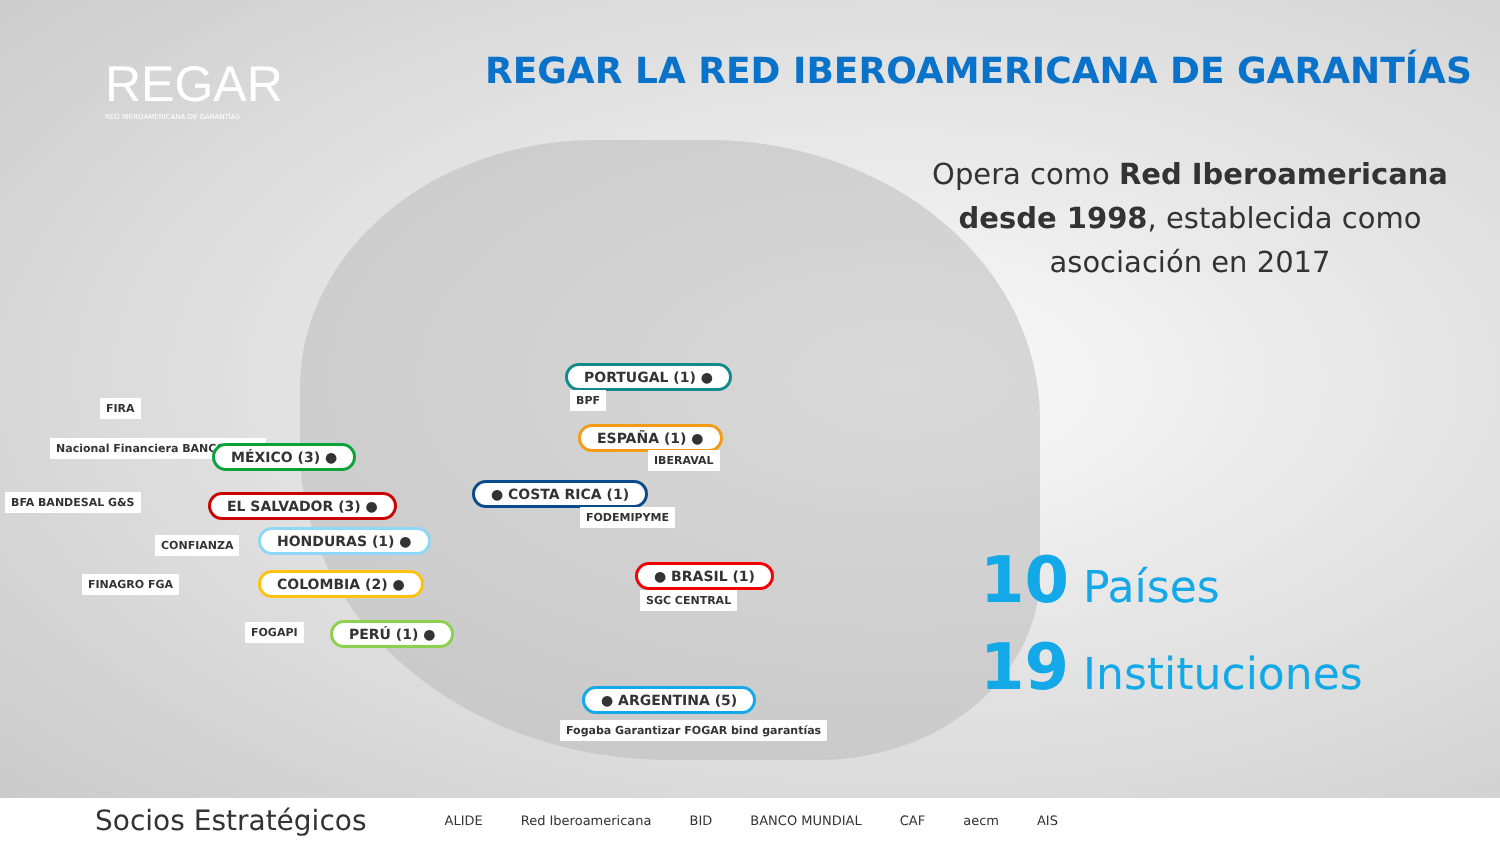REGAR
RED IBEROAMERICANA DE GARANTÍAS
REGAR LA RED IBEROAMERICANA DE GARANTÍAS
Opera como Red Iberoamericana desde 1998, establecida como asociación en 2017
10 Países
19 Instituciones
PORTUGAL (1) ●
BPF
ESPAÑA (1) ●
IBERAVAL
● COSTA RICA (1)
FODEMIPYME
● BRASIL (1)
SGC CENTRAL
● ARGENTINA (5)
Fogaba Garantizar FOGAR bind garantías
FIRA
Nacional Financiera BANCOMEXT MÉXICO (3) ●
BFA BANDESAL G&S EL SALVADOR (3) ●
CONFIANZA HONDURAS (1) ●
FINAGRO FGA COLOMBIA (2) ●
FOGAPI PERÚ (1) ●
Socios Estratégicos ALIDE Red Iberoamericana BID BANCO MUNDIAL CAF aecm AIS